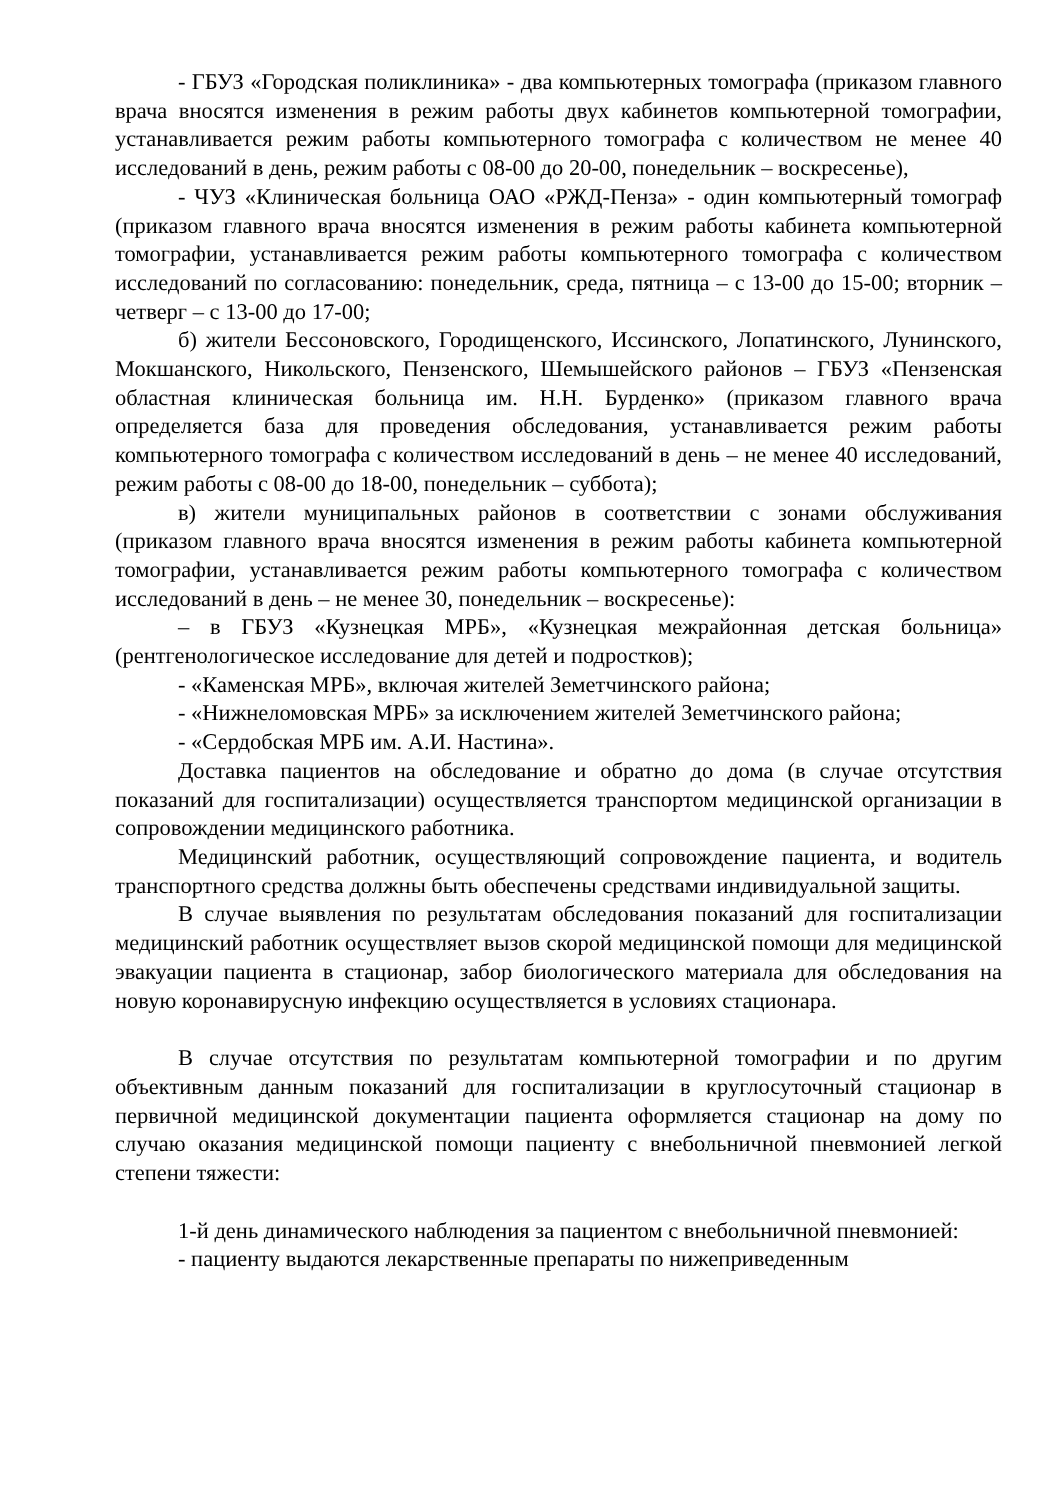- ГБУЗ «Городская поликлиника» - два компьютерных томографа (приказом главного врача вносятся изменения в режим работы двух кабинетов компьютерной томографии, устанавливается режим работы компьютерного томографа с количеством не менее 40 исследований в день, режим работы с 08-00 до 20-00, понедельник – воскресенье),
- ЧУЗ «Клиническая больница ОАО «РЖД-Пенза» - один компьютерный томограф (приказом главного врача вносятся изменения в режим работы кабинета компьютерной томографии, устанавливается режим работы компьютерного томографа с количеством исследований по согласованию: понедельник, среда, пятница – с 13-00 до 15-00; вторник – четверг – с 13-00 до 17-00;
б) жители Бессоновского, Городищенского, Иссинского, Лопатинского, Лунинского, Мокшанского, Никольского, Пензенского, Шемышейского районов – ГБУЗ «Пензенская областная клиническая больница им. Н.Н. Бурденко» (приказом главного врача определяется база для проведения обследования, устанавливается режим работы компьютерного томографа с количеством исследований в день – не менее 40 исследований, режим работы с 08-00 до 18-00, понедельник – суббота);
в) жители муниципальных районов в соответствии с зонами обслуживания (приказом главного врача вносятся изменения в режим работы кабинета компьютерной томографии, устанавливается режим работы компьютерного томографа с количеством исследований в день – не менее 30, понедельник – воскресенье):
– в ГБУЗ «Кузнецкая МРБ», «Кузнецкая межрайонная детская больница» (рентгенологическое исследование для детей и подростков);
- «Каменская МРБ», включая жителей Земетчинского района;
- «Нижнеломовская МРБ» за исключением жителей Земетчинского района;
- «Сердобская МРБ им. А.И. Настина».
Доставка пациентов на обследование и обратно до дома (в случае отсутствия показаний для госпитализации) осуществляется транспортом медицинской организации в сопровождении медицинского работника.
Медицинский работник, осуществляющий сопровождение пациента, и водитель транспортного средства должны быть обеспечены средствами индивидуальной защиты.
В случае выявления по результатам обследования показаний для госпитализации медицинский работник осуществляет вызов скорой медицинской помощи для медицинской эвакуации пациента в стационар, забор биологического материала для обследования на новую коронавирусную инфекцию осуществляется в условиях стационара.
В случае отсутствия по результатам компьютерной томографии и по другим объективным данным показаний для госпитализации в круглосуточный стационар в первичной медицинской документации пациента оформляется стационар на дому по случаю оказания медицинской помощи пациенту с внебольничной пневмонией легкой степени тяжести:
1-й день динамического наблюдения за пациентом с внебольничной пневмонией:
- пациенту выдаются лекарственные препараты по нижеприведенным